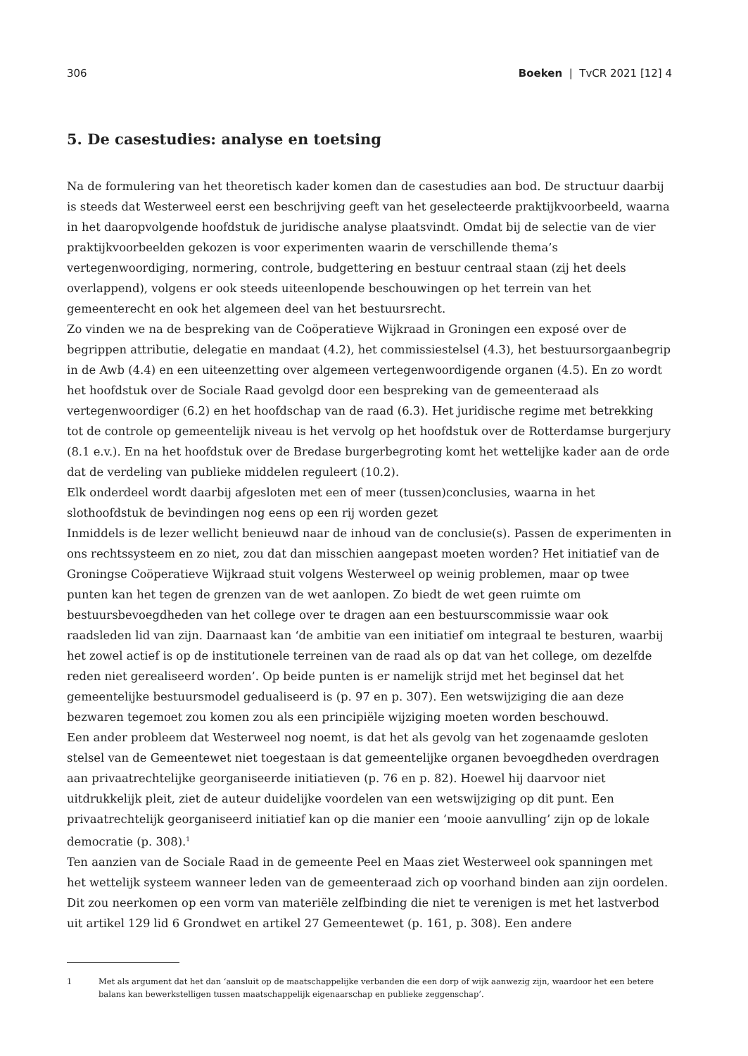306 Boeken | TvCR 2021 [12] 4
5. De casestudies: analyse en toetsing
Na de formulering van het theoretisch kader komen dan de casestudies aan bod. De structuur daarbij is steeds dat Westerweel eerst een beschrijving geeft van het geselecteerde praktijkvoorbeeld, waarna in het daaropvolgende hoofdstuk de juridische analyse plaatsvindt. Omdat bij de selectie van de vier praktijkvoorbeelden gekozen is voor experimenten waarin de verschillende thema’s vertegenwoordiging, normering, controle, budgettering en bestuur centraal staan (zij het deels overlappend), volgens er ook steeds uiteenlopende beschouwingen op het terrein van het gemeenterecht en ook het algemeen deel van het bestuursrecht.
Zo vinden we na de bespreking van de Coöperatieve Wijkraad in Groningen een exposé over de begrippen attributie, delegatie en mandaat (4.2), het commissiestelsel (4.3), het bestuursorgaanbegrip in de Awb (4.4) en een uiteenzetting over algemeen vertegenwoordigende organen (4.5). En zo wordt het hoofdstuk over de Sociale Raad gevolgd door een bespreking van de gemeenteraad als vertegenwoordiger (6.2) en het hoofdschap van de raad (6.3). Het juridische regime met betrekking tot de controle op gemeentelijk niveau is het vervolg op het hoofdstuk over de Rotterdamse burgerjury (8.1 e.v.). En na het hoofdstuk over de Bredase burgerbegroting komt het wettelijke kader aan de orde dat de verdeling van publieke middelen reguleert (10.2).
Elk onderdeel wordt daarbij afgesloten met een of meer (tussen)conclusies, waarna in het slothoofdstuk de bevindingen nog eens op een rij worden gezet
Inmiddels is de lezer wellicht benieuwd naar de inhoud van de conclusie(s). Passen de experimenten in ons rechtssysteem en zo niet, zou dat dan misschien aangepast moeten worden? Het initiatief van de Groningse Coöperatieve Wijkraad stuit volgens Westerweel op weinig problemen, maar op twee punten kan het tegen de grenzen van de wet aanlopen. Zo biedt de wet geen ruimte om bestuursbevoegdheden van het college over te dragen aan een bestuurscommissie waar ook raadsleden lid van zijn. Daarnaast kan ‘de ambitie van een initiatief om integraal te besturen, waarbij het zowel actief is op de institutionele terreinen van de raad als op dat van het college, om dezelfde reden niet gerealiseerd worden’. Op beide punten is er namelijk strijd met het beginsel dat het gemeentelijke bestuursmodel gedualiseerd is (p. 97 en p. 307). Een wetswijziging die aan deze bezwaren tegemoet zou komen zou als een principiële wijziging moeten worden beschouwd.
Een ander probleem dat Westerweel nog noemt, is dat het als gevolg van het zogenaamde gesloten stelsel van de Gemeentewet niet toegestaan is dat gemeentelijke organen bevoegdheden overdragen aan privaatrechtelijke georganiseerde initiatieven (p. 76 en p. 82). Hoewel hij daarvoor niet uitdrukkelijk pleit, ziet de auteur duidelijke voordelen van een wetswijziging op dit punt. Een privaatrechtelijk georganiseerd initiatief kan op die manier een ‘mooie aanvulling’ zijn op de lokale democratie (p. 308).<sup>1</sup>
Ten aanzien van de Sociale Raad in de gemeente Peel en Maas ziet Westerweel ook spanningen met het wettelijk systeem wanneer leden van de gemeenteraad zich op voorhand binden aan zijn oordelen. Dit zou neerkomen op een vorm van materiële zelfbinding die niet te verenigen is met het lastverbod uit artikel 129 lid 6 Grondwet en artikel 27 Gemeentewet (p. 161, p. 308). Een andere
1 Met als argument dat het dan ‘aansluit op de maatschappelijke verbanden die een dorp of wijk aanwezig zijn, waardoor het een betere balans kan bewerkstelligen tussen maatschappelijk eigenaarschap en publieke zeggenschap’.